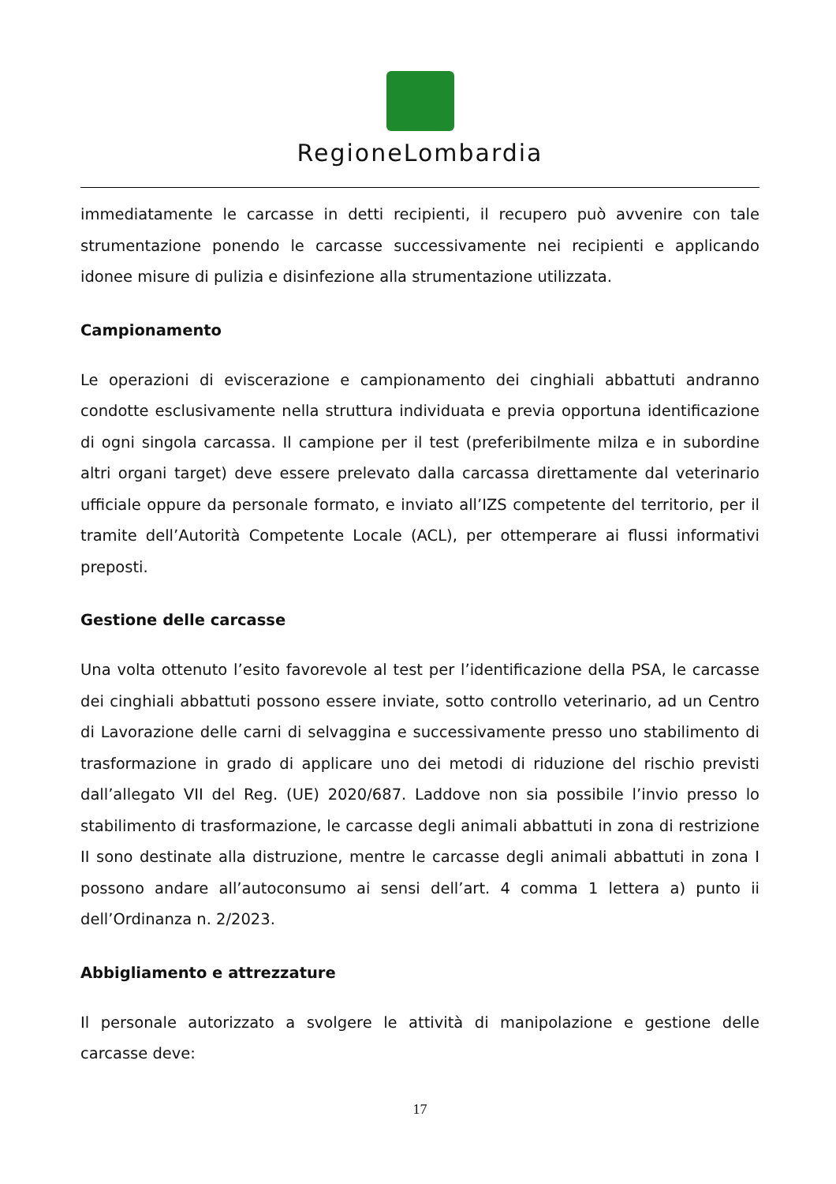RegioneLombardia
immediatamente le carcasse in detti recipienti, il recupero può avvenire con tale strumentazione ponendo le carcasse successivamente nei recipienti e applicando idonee misure di pulizia e disinfezione alla strumentazione utilizzata.
Campionamento
Le operazioni di eviscerazione e campionamento dei cinghiali abbattuti andranno condotte esclusivamente nella struttura individuata e previa opportuna identificazione di ogni singola carcassa. Il campione per il test (preferibilmente milza e in subordine altri organi target) deve essere prelevato dalla carcassa direttamente dal veterinario ufficiale oppure da personale formato, e inviato all’IZS competente del territorio, per il tramite dell’Autorità Competente Locale (ACL), per ottemperare ai flussi informativi preposti.
Gestione delle carcasse
Una volta ottenuto l’esito favorevole al test per l’identificazione della PSA, le carcasse dei cinghiali abbattuti possono essere inviate, sotto controllo veterinario, ad un Centro di Lavorazione delle carni di selvaggina e successivamente presso uno stabilimento di trasformazione in grado di applicare uno dei metodi di riduzione del rischio previsti dall’allegato VII del Reg. (UE) 2020/687. Laddove non sia possibile l’invio presso lo stabilimento di trasformazione, le carcasse degli animali abbattuti in zona di restrizione II sono destinate alla distruzione, mentre le carcasse degli animali abbattuti in zona I possono andare all’autoconsumo ai sensi dell’art. 4 comma 1 lettera a) punto ii dell’Ordinanza n. 2/2023.
Abbigliamento e attrezzature
Il personale autorizzato a svolgere le attività di manipolazione e gestione delle carcasse deve:
17